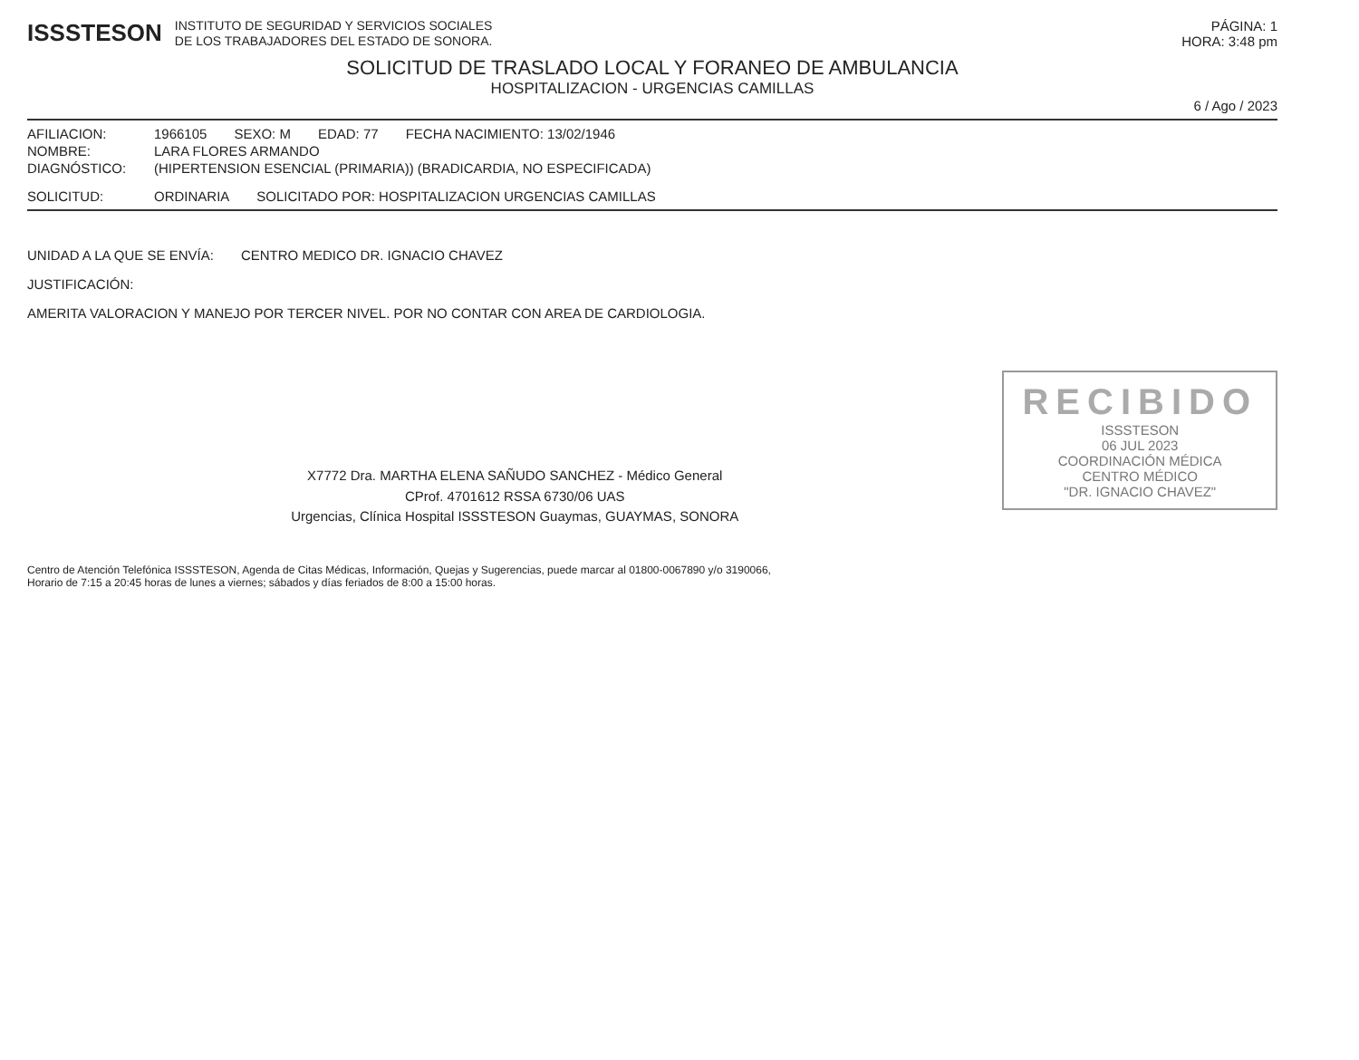ISSSTESON
INSTITUTO DE SEGURIDAD Y SERVICIOS SOCIALES
DE LOS TRABAJADORES DEL ESTADO DE SONORA.
PÁGINA: 1
HORA: 3:48 pm
SOLICITUD DE TRASLADO LOCAL Y FORANEO DE AMBULANCIA
HOSPITALIZACION - URGENCIAS CAMILLAS
6 / Ago / 2023
AFILIACION: 1966105 SEXO: M EDAD: 77 FECHA NACIMIENTO: 13/02/1946
NOMBRE: LARA FLORES ARMANDO
DIAGNÓSTICO: (HIPERTENSION ESENCIAL (PRIMARIA)) (BRADICARDIA, NO ESPECIFICADA)
SOLICITUD: ORDINARIA SOLICITADO POR: HOSPITALIZACION URGENCIAS CAMILLAS
UNIDAD A LA QUE SE ENVÍA: CENTRO MEDICO DR. IGNACIO CHAVEZ
JUSTIFICACIÓN:
AMERITA VALORACION Y MANEJO POR TERCER NIVEL. POR NO CONTAR CON AREA DE CARDIOLOGIA.
RECIBIDO
ISSSTESON
06 JUL 2023
COORDINACIÓN MÉDICA
CENTRO MÉDICO
"DR. IGNACIO CHAVEZ"
X7772 Dra. MARTHA ELENA SAÑUDO SANCHEZ - Médico General
CProf. 4701612 RSSA 6730/06 UAS
Urgencias, Clínica Hospital ISSSTESON Guaymas, GUAYMAS, SONORA
Centro de Atención Telefónica ISSSTESON, Agenda de Citas Médicas, Información, Quejas y Sugerencias, puede marcar al 01800-0067890 y/o 3190066,
Horario de 7:15 a 20:45 horas de lunes a viernes; sábados y días feriados de 8:00 a 15:00 horas.